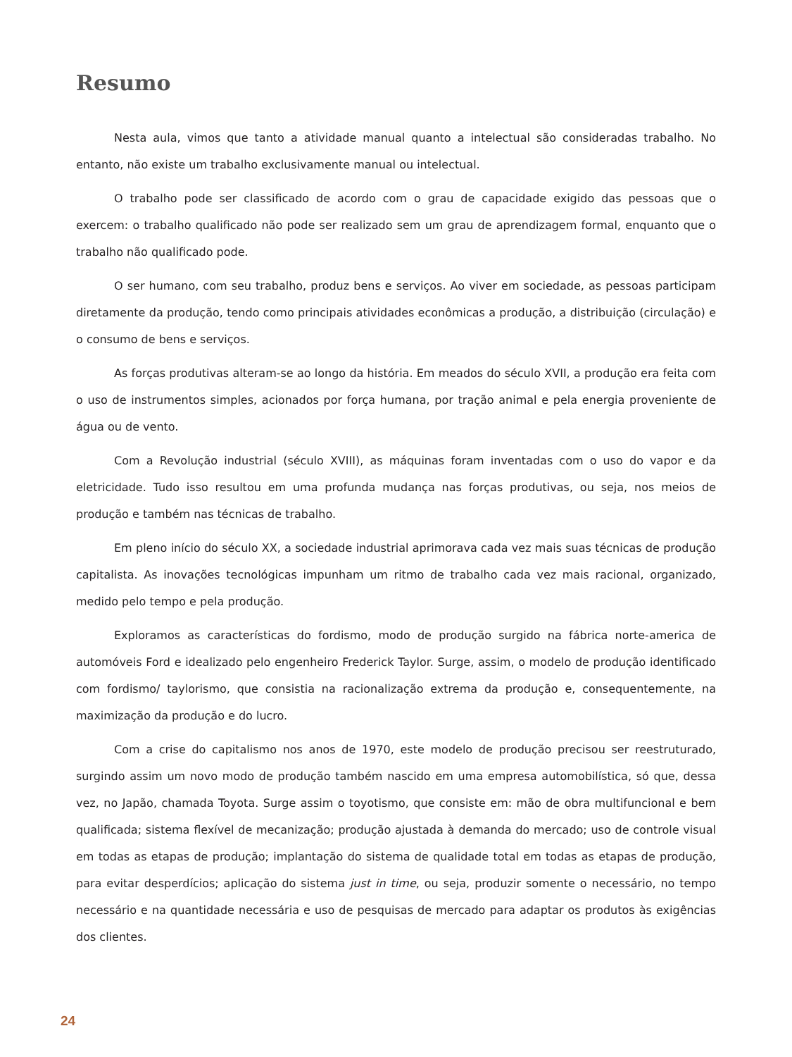Resumo
Nesta aula, vimos que tanto a atividade manual quanto a intelectual são consideradas trabalho. No entanto, não existe um trabalho exclusivamente manual ou intelectual.
O trabalho pode ser classificado de acordo com o grau de capacidade exigido das pessoas que o exercem: o trabalho qualificado não pode ser realizado sem um grau de aprendizagem formal, enquanto que o trabalho não qualificado pode.
O ser humano, com seu trabalho, produz bens e serviços. Ao viver em sociedade, as pessoas participam diretamente da produção, tendo como principais atividades econômicas a produção, a distribuição (circulação) e o consumo de bens e serviços.
As forças produtivas alteram-se ao longo da história. Em meados do século XVII, a produção era feita com o uso de instrumentos simples, acionados por força humana, por tração animal e pela energia proveniente de água ou de vento.
Com a Revolução industrial (século XVIII), as máquinas foram inventadas com o uso do vapor e da eletricidade. Tudo isso resultou em uma profunda mudança nas forças produtivas, ou seja, nos meios de produção e também nas técnicas de trabalho.
Em pleno início do século XX, a sociedade industrial aprimorava cada vez mais suas técnicas de produção capitalista. As inovações tecnológicas impunham um ritmo de trabalho cada vez mais racional, organizado, medido pelo tempo e pela produção.
Exploramos as características do fordismo, modo de produção surgido na fábrica norte-america de automóveis Ford e idealizado pelo engenheiro Frederick Taylor. Surge, assim, o modelo de produção identificado com fordismo/ taylorismo, que consistia na racionalização extrema da produção e, consequentemente, na maximização da produção e do lucro.
Com a crise do capitalismo nos anos de 1970, este modelo de produção precisou ser reestruturado, surgindo assim um novo modo de produção também nascido em uma empresa automobilística, só que, dessa vez, no Japão, chamada Toyota. Surge assim o toyotismo, que consiste em: mão de obra multifuncional e bem qualificada; sistema flexível de mecanização; produção ajustada à demanda do mercado; uso de controle visual em todas as etapas de produção; implantação do sistema de qualidade total em todas as etapas de produção, para evitar desperdícios; aplicação do sistema just in time, ou seja, produzir somente o necessário, no tempo necessário e na quantidade necessária e uso de pesquisas de mercado para adaptar os produtos às exigências dos clientes.
24